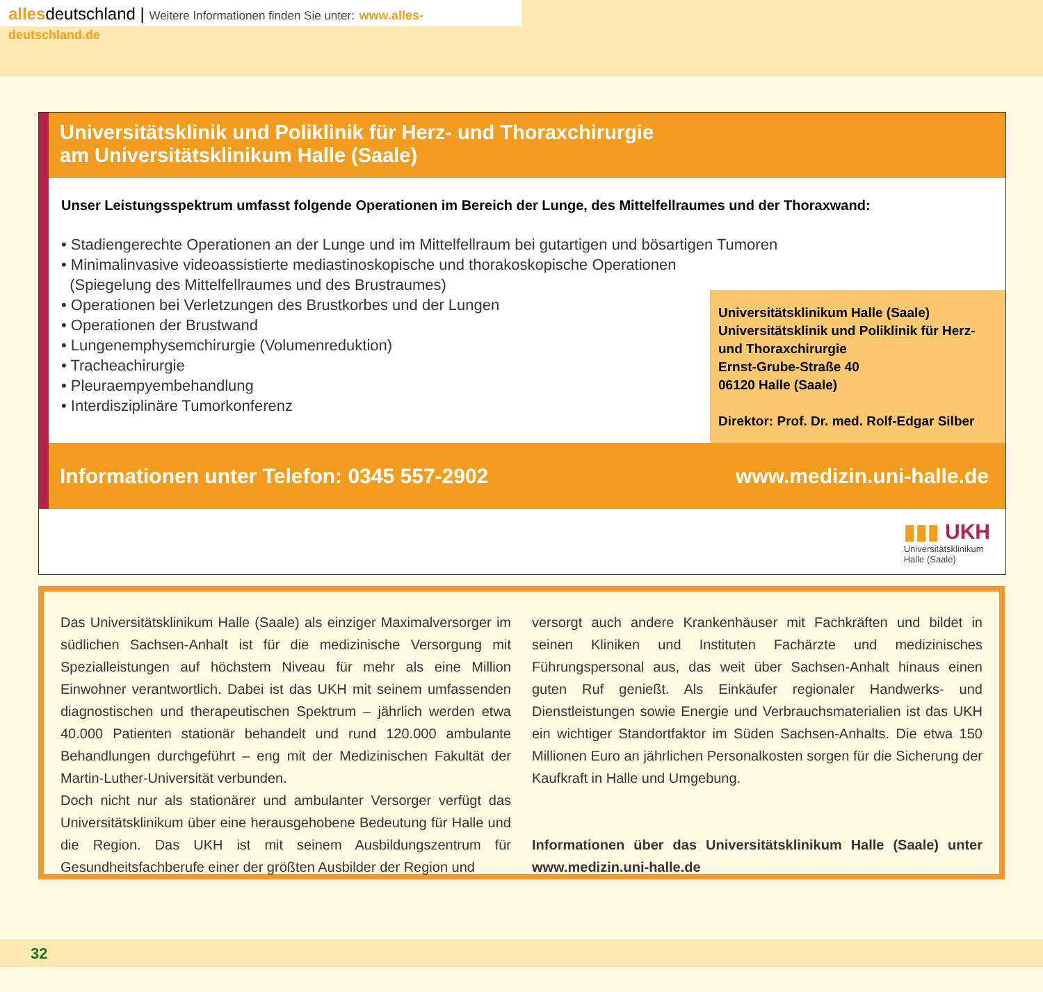allesdeutschland | Weitere Informationen finden Sie unter: www.alles-deutschland.de
Universitätsklinik und Poliklinik für Herz- und Thoraxchirurgie
am Universitätsklinikum Halle (Saale)
Unser Leistungsspektrum umfasst folgende Operationen im Bereich der Lunge, des Mittelfellraumes und der Thoraxwand:
• Stadiengerechte Operationen an der Lunge und im Mittelfellraum bei gutartigen und bösartigen Tumoren
• Minimalinvasive videoassistierte mediastinoskopische und thorakoskopische Operationen
(Spiegelung des Mittelfellraumes und des Brustraumes)
• Operationen bei Verletzungen des Brustkorbes und der Lungen
• Operationen der Brustwand
• Lungenemphysemchirurgie (Volumenreduktion)
• Tracheachirurgie
• Pleuraempyembehandlung
• Interdisziplinäre Tumorkonferenz
Universitätsklinikum Halle (Saale)
Universitätsklinik und Poliklinik für Herz- und Thoraxchirurgie
Ernst-Grube-Straße 40
06120 Halle (Saale)
Direktor: Prof. Dr. med. Rolf-Edgar Silber
Informationen unter Telefon: 0345 557-2902 www.medizin.uni-halle.de
▮▮▮ UKH
Universitätsklinikum
Halle (Saale)
Das Universitätsklinikum Halle (Saale) als einziger Maximalversorger im südlichen Sachsen-Anhalt ist für die medizinische Versorgung mit Spezialleistungen auf höchstem Niveau für mehr als eine Million Einwohner verantwortlich. Dabei ist das UKH mit seinem umfassenden diagnostischen und therapeutischen Spektrum – jährlich werden etwa 40.000 Patienten stationär behandelt und rund 120.000 ambulante Behandlungen durchgeführt – eng mit der Medizinischen Fakultät der Martin-Luther-Universität verbunden.
Doch nicht nur als stationärer und ambulanter Versorger verfügt das Universitätsklinikum über eine herausgehobene Bedeutung für Halle und die Region. Das UKH ist mit seinem Ausbildungszentrum für Gesundheitsfachberufe einer der größten Ausbilder der Region und
versorgt auch andere Krankenhäuser mit Fachkräften und bildet in seinen Kliniken und Instituten Fachärzte und medizinisches Führungspersonal aus, das weit über Sachsen-Anhalt hinaus einen guten Ruf genießt. Als Einkäufer regionaler Handwerks- und Dienstleistungen sowie Energie und Verbrauchsmaterialien ist das UKH ein wichtiger Standortfaktor im Süden Sachsen-Anhalts. Die etwa 150 Millionen Euro an jährlichen Personalkosten sorgen für die Sicherung der Kaufkraft in Halle und Umgebung.
Informationen über das Universitätsklinikum Halle (Saale) unter www.medizin.uni-halle.de
32